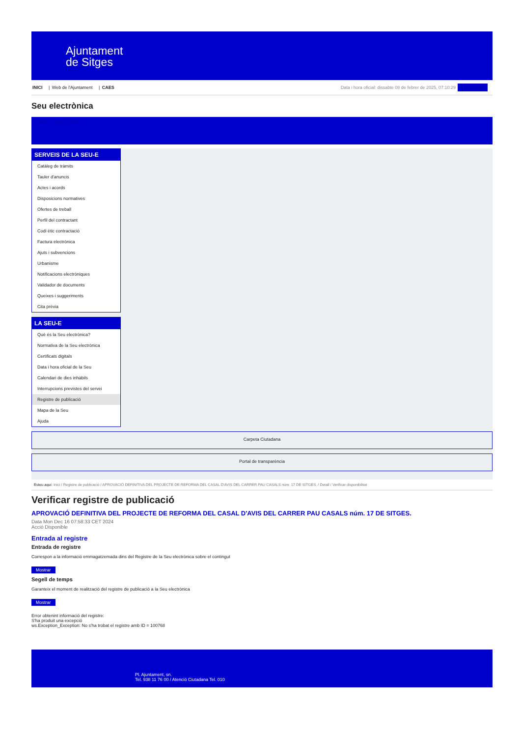Ajuntament
de Sitges
INICI | Web de l'Ajuntament | CAES
Data i hora oficial: dissabte 08 de febrer de 2025, 07:10:29 Sincronitza
Seu electrònica
Obtenir còpia autèntica
SERVEIS DE LA SEU-E
Catàleg de tràmits
Tauler d'anuncis
Actes i acords
Disposicions normatives
Ofertes de treball
Perfil del contractant
Codi ètic contractació
Factura electrònica
Ajuts i subvencions
Urbanisme
Notificacions electròniques
Validador de documents
Queixes i suggeriments
Cita prèvia
LA SEU-E
Què és la Seu electrònica?
Normativa de la Seu electrònica
Certificats digitals
Data i hora oficial de la Seu
Calendari de dies inhàbils
Interrupcions previstes del servei
Registre de publicació
Mapa de la Seu
Ajuda
Carpeta Ciutadana
Portal de transparència
Esteu aquí: Inici / Registre de publicació / APROVACIÓ DEFINITIVA DEL PROJECTE DE REFORMA DEL CASAL D'AVIS DEL CARRER PAU CASALS núm. 17 DE SITGES. / Detall / Verificar disponibilitat
Verificar registre de publicació
APROVACIÓ DEFINITIVA DEL PROJECTE DE REFORMA DEL CASAL D'AVIS DEL CARRER PAU CASALS núm. 17 DE SITGES.
Data Mon Dec 16 07:58:33 CET 2024
Acció Disponible
Entrada al registre
Entrada de registre
Correspon a la informació emmagatzemada dins del Registre de la Seu electrònica sobre el contingut
Mostrar
Segell de temps
Garanteix el moment de realització del registre de publicació a la Seu electrònica
Mostrar
Error obtenint informació del registre:
S'ha produit una excepció
ws.Exception_Exception: No s'ha trobat el registre amb ID = 100768
Pl. Ajuntament, sn.
Tel. 938 11 76 00 / Atenció Ciutadana Tel. 010